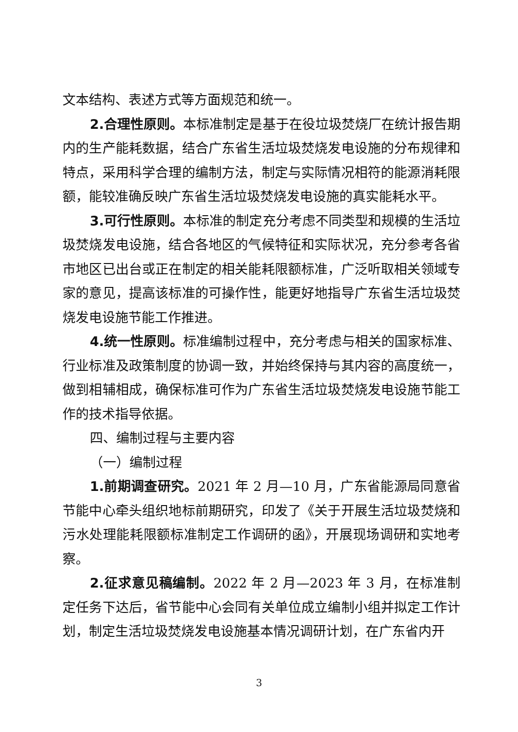文本结构、表述方式等方面规范和统一。
2.合理性原则。本标准制定是基于在役垃圾焚烧厂在统计报告期内的生产能耗数据，结合广东省生活垃圾焚烧发电设施的分布规律和特点，采用科学合理的编制方法，制定与实际情况相符的能源消耗限额，能较准确反映广东省生活垃圾焚烧发电设施的真实能耗水平。
3.可行性原则。本标准的制定充分考虑不同类型和规模的生活垃圾焚烧发电设施，结合各地区的气候特征和实际状况，充分参考各省市地区已出台或正在制定的相关能耗限额标准，广泛听取相关领域专家的意见，提高该标准的可操作性，能更好地指导广东省生活垃圾焚烧发电设施节能工作推进。
4.统一性原则。标准编制过程中，充分考虑与相关的国家标准、行业标准及政策制度的协调一致，并始终保持与其内容的高度统一，做到相辅相成，确保标准可作为广东省生活垃圾焚烧发电设施节能工作的技术指导依据。
四、编制过程与主要内容
（一）编制过程
1.前期调查研究。2021 年 2 月—10 月，广东省能源局同意省节能中心牵头组织地标前期研究，印发了《关于开展生活垃圾焚烧和污水处理能耗限额标准制定工作调研的函》，开展现场调研和实地考察。
2.征求意见稿编制。2022 年 2 月—2023 年 3 月，在标准制定任务下达后，省节能中心会同有关单位成立编制小组并拟定工作计划，制定生活垃圾焚烧发电设施基本情况调研计划，在广东省内开
3